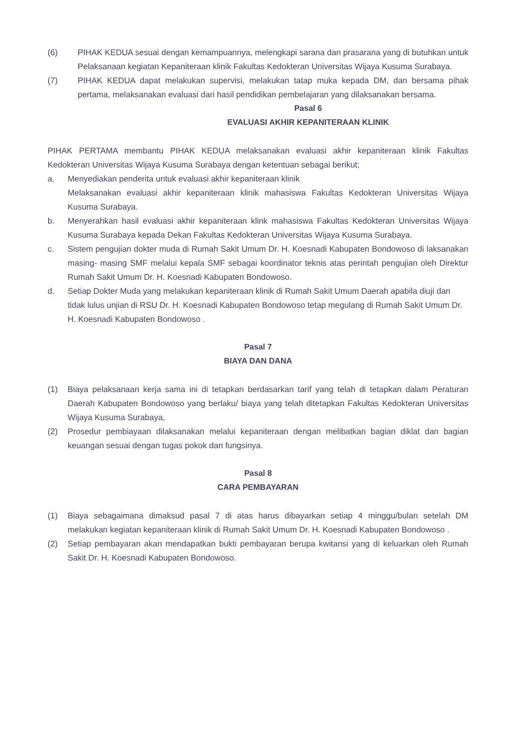(6) PIHAK KEDUA sesuai dengan kemampuannya, melengkapi sarana dan prasarana yang di butuhkan untuk Pelaksanaan kegiatan Kepaniteraan klinik Fakultas Kedokteran Universitas Wijaya Kusuma Surabaya.
(7) PIHAK KEDUA dapat melakukan supervisi, melakukan tatap muka kepada DM, dan bersama pihak pertama, melaksanakan evaluasi dari hasil pendidikan pembelajaran yang dilaksanakan bersama.
Pasal 6
EVALUASI AKHIR KEPANITERAAN KLINIK
PIHAK PERTAMA membantu PIHAK KEDUA melaksanakan evaluasi akhir kepaniteraan klinik Fakultas Kedokteran Universitas Wijaya Kusuma Surabaya dengan ketentuan sebagai berikut;
a. Menyediakan penderita untuk evaluasi akhir kepaniteraan klinik
Melaksanakan evaluasi akhir kepaniteraan klinik mahasiswa Fakultas Kedokteran Universitas Wijaya Kusuma Surabaya.
b. Menyerahkan hasil evaluasi akhir kepaniteraan klink mahasiswa Fakultas Kedokteran Universitas Wijaya Kusuma Surabaya kepada Dekan Fakultas Kedokteran Universitas Wijaya Kusuma Surabaya.
c. Sistem pengujian dokter muda di Rumah Sakit Umum Dr. H. Koesnadi Kabupaten Bondowoso di laksanakan masing- masing SMF melalui kepala SMF sebagai koordinator teknis atas perintah pengujian oleh Direktur Rumah Sakit Umum Dr. H. Koesnadi Kabupaten Bondowoso.
d. Setiap Dokter Muda yang melakukan kepaniteraan klinik di Rumah Sakit Umum Daerah apabila diuji dan tidak lulus unjian di RSU Dr. H. Koesnadi Kabupaten Bondowoso tetap megulang di Rumah Sakit Umum Dr. H. Koesnadi Kabupaten Bondowoso .
Pasal 7
BIAYA DAN DANA
(1) Biaya pelaksanaan kerja sama ini di tetapkan berdasarkan tarif yang telah di tetapkan dalam Peraturan Daerah Kabupaten Bondowoso yang berlaku/ biaya yang telah ditetapkan Fakultas Kedokteran Universitas Wijaya Kusuma Surabaya,
(2) Prosedur pembiayaan dilaksanakan melalui kepaniteraan dengan melibatkan bagian diklat dan bagian keuangan sesuai dengan tugas pokok dan fungsinya.
Pasal 8
CARA PEMBAYARAN
(1) Biaya sebagaimana dimaksud pasal 7 di atas harus dibayarkan setiap 4 minggu/bulan setelah DM melakukan kegiatan kepaniteraan klinik di Rumah Sakit Umum Dr. H. Koesnadi Kabupaten Bondowoso .
(2) Setiap pembayaran akan mendapatkan bukti pembayaran berupa kwitansi yang di keluarkan oleh Rumah Sakit Dr. H. Koesnadi Kabupaten Bondowoso.